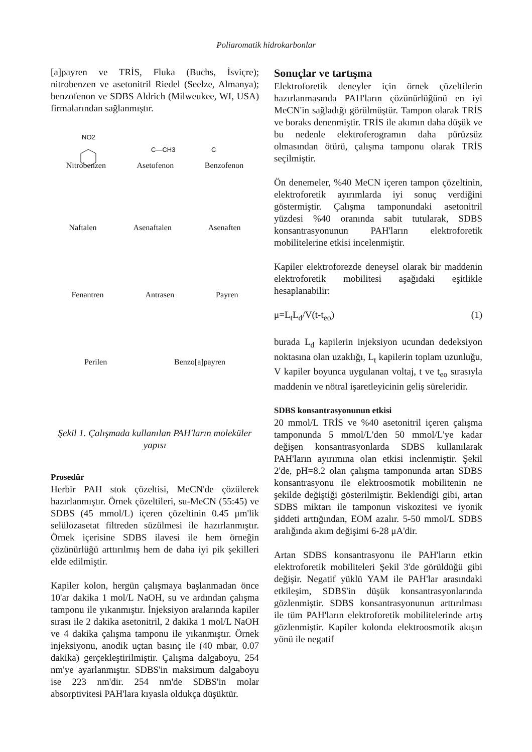Poliaromatik hidrokarbonlar
[a]payren ve TRİS, Fluka (Buchs, İsviçre); nitrobenzen ve asetonitril Riedel (Seelze, Almanya); benzofenon ve SDBS Aldrich (Milweukee, WI, USA) firmalarından sağlanmıştır.
NO2
C—CH3
C
Nitrobenzen Asetofenon Benzofenon
Naftalen Asenaftalen Asenaften
Fenantren Antrasen Payren
Perilen Benzo[a]payren
Şekil 1. Çalışmada kullanılan PAH'ların moleküler yapısı
Prosedür
Herbir PAH stok çözeltisi, MeCN'de çözülerek hazırlanmıştır. Örnek çözeltileri, su-MeCN (55:45) ve SDBS (45 mmol/L) içeren çözeltinin 0.45 μm'lik selülozasetat filtreden süzülmesi ile hazırlanmıştır. Örnek içerisine SDBS ilavesi ile hem örneğin çözünürlüğü arttırılmış hem de daha iyi pik şekilleri elde edilmiştir.
Kapiler kolon, hergün çalışmaya başlanmadan önce 10'ar dakika 1 mol/L NaOH, su ve ardından çalışma tamponu ile yıkanmıştır. İnjeksiyon aralarında kapiler sırası ile 2 dakika asetonitril, 2 dakika 1 mol/L NaOH ve 4 dakika çalışma tamponu ile yıkanmıştır. Örnek injeksiyonu, anodik uçtan basınç ile (40 mbar, 0.07 dakika) gerçekleştirilmiştir. Çalışma dalgaboyu, 254 nm'ye ayarlanmıştır. SDBS'in maksimum dalgaboyu ise 223 nm'dir. 254 nm'de SDBS'in molar absorptivitesi PAH'lara kıyasla oldukça düşüktür.
Sonuçlar ve tartışma
Elektroforetik deneyler için örnek çözeltilerin hazırlanmasında PAH'ların çözünürlüğünü en iyi MeCN'in sağladığı görülmüştür. Tampon olarak TRİS ve boraks denenmiştir. TRİS ile akımın daha düşük ve bu nedenle elektroferogramın daha pürüzsüz olmasından ötürü, çalışma tamponu olarak TRİS seçilmiştir.
Ön denemeler, %40 MeCN içeren tampon çözeltinin, elektroforetik ayırımlarda iyi sonuç verdiğini göstermiştir. Çalışma tamponundaki asetonitril yüzdesi %40 oranında sabit tutularak, SDBS konsantrasyonunun PAH'ların elektroforetik mobilitelerine etkisi incelenmiştir.
Kapiler elektroforezde deneysel olarak bir maddenin elektroforetik mobilitesi aşağıdaki eşitlikle hesaplanabilir:
μ=L<sub>t</sub>L<sub>d</sub>/V(t-t<sub>eo</sub>) (1)
burada L<sub>d</sub> kapilerin injeksiyon ucundan dedeksiyon noktasına olan uzaklığı, L<sub>t</sub> kapilerin toplam uzunluğu, V kapiler boyunca uygulanan voltaj, t ve t<sub>eo</sub> sırasıyla maddenin ve nötral işaretleyicinin geliş süreleridir.
SDBS konsantrasyonunun etkisi
20 mmol/L TRİS ve %40 asetonitril içeren çalışma tamponunda 5 mmol/L'den 50 mmol/L'ye kadar değişen konsantrasyonlarda SDBS kullanılarak PAH'ların ayırımına olan etkisi inclenmiştir. Şekil 2'de, pH=8.2 olan çalışma tamponunda artan SDBS konsantrasyonu ile elektroosmotik mobilitenin ne şekilde değiştiği gösterilmiştir. Beklendiği gibi, artan SDBS miktarı ile tamponun viskozitesi ve iyonik şiddeti arttığından, EOM azalır. 5-50 mmol/L SDBS aralığında akım değişimi 6-28 μA'dir.
Artan SDBS konsantrasyonu ile PAH'ların etkin elektroforetik mobiliteleri Şekil 3'de görüldüğü gibi değişir. Negatif yüklü YAM ile PAH'lar arasındaki etkileşim, SDBS'in düşük konsantrasyonlarında gözlenmiştir. SDBS konsantrasyonunun arttırılması ile tüm PAH'ların elektroforetik mobilitelerinde artış gözlenmiştir. Kapiler kolonda elektroosmotik akışın yönü ile negatif